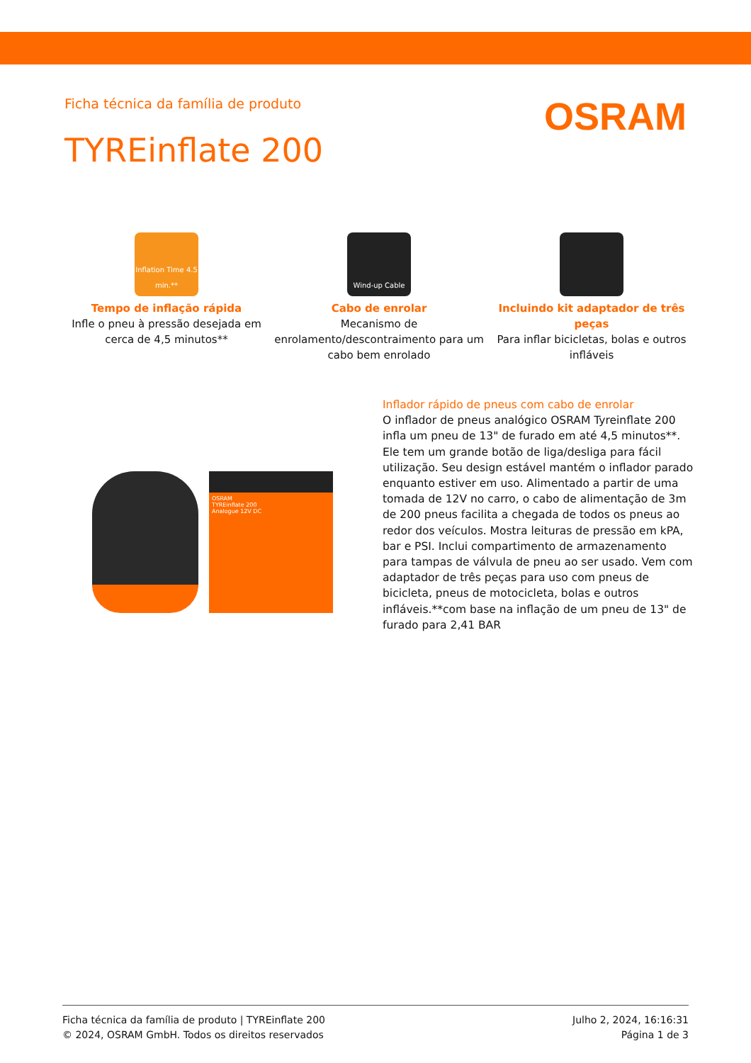Ficha técnica da família de produto
OSRAM
TYREinflate 200
Inflation Time 4.5 min.**
Tempo de inflação rápida
Infle o pneu à pressão desejada em cerca de 4,5 minutos**
Wind-up Cable
Cabo de enrolar
Mecanismo de enrolamento/descontraimento para um cabo bem enrolado
Incluindo kit adaptador de três peças
Para inflar bicicletas, bolas e outros infláveis
OSRAM
TYREinflate 200
Analogue 12V DC
Inflador rápido de pneus com cabo de enrolar
O inflador de pneus analógico OSRAM Tyreinflate 200 infla um pneu de 13" de furado em até 4,5 minutos**. Ele tem um grande botão de liga/desliga para fácil utilização. Seu design estável mantém o inflador parado enquanto estiver em uso. Alimentado a partir de uma tomada de 12V no carro, o cabo de alimentação de 3m de 200 pneus facilita a chegada de todos os pneus ao redor dos veículos. Mostra leituras de pressão em kPA, bar e PSI. Inclui compartimento de armazenamento para tampas de válvula de pneu ao ser usado. Vem com adaptador de três peças para uso com pneus de bicicleta, pneus de motocicleta, bolas e outros infláveis.**com base na inflação de um pneu de 13" de furado para 2,41 BAR
Ficha técnica da família de produto | TYREinflate 200
© 2024, OSRAM GmbH. Todos os direitos reservados
Julho 2, 2024, 16:16:31
Página 1 de 3